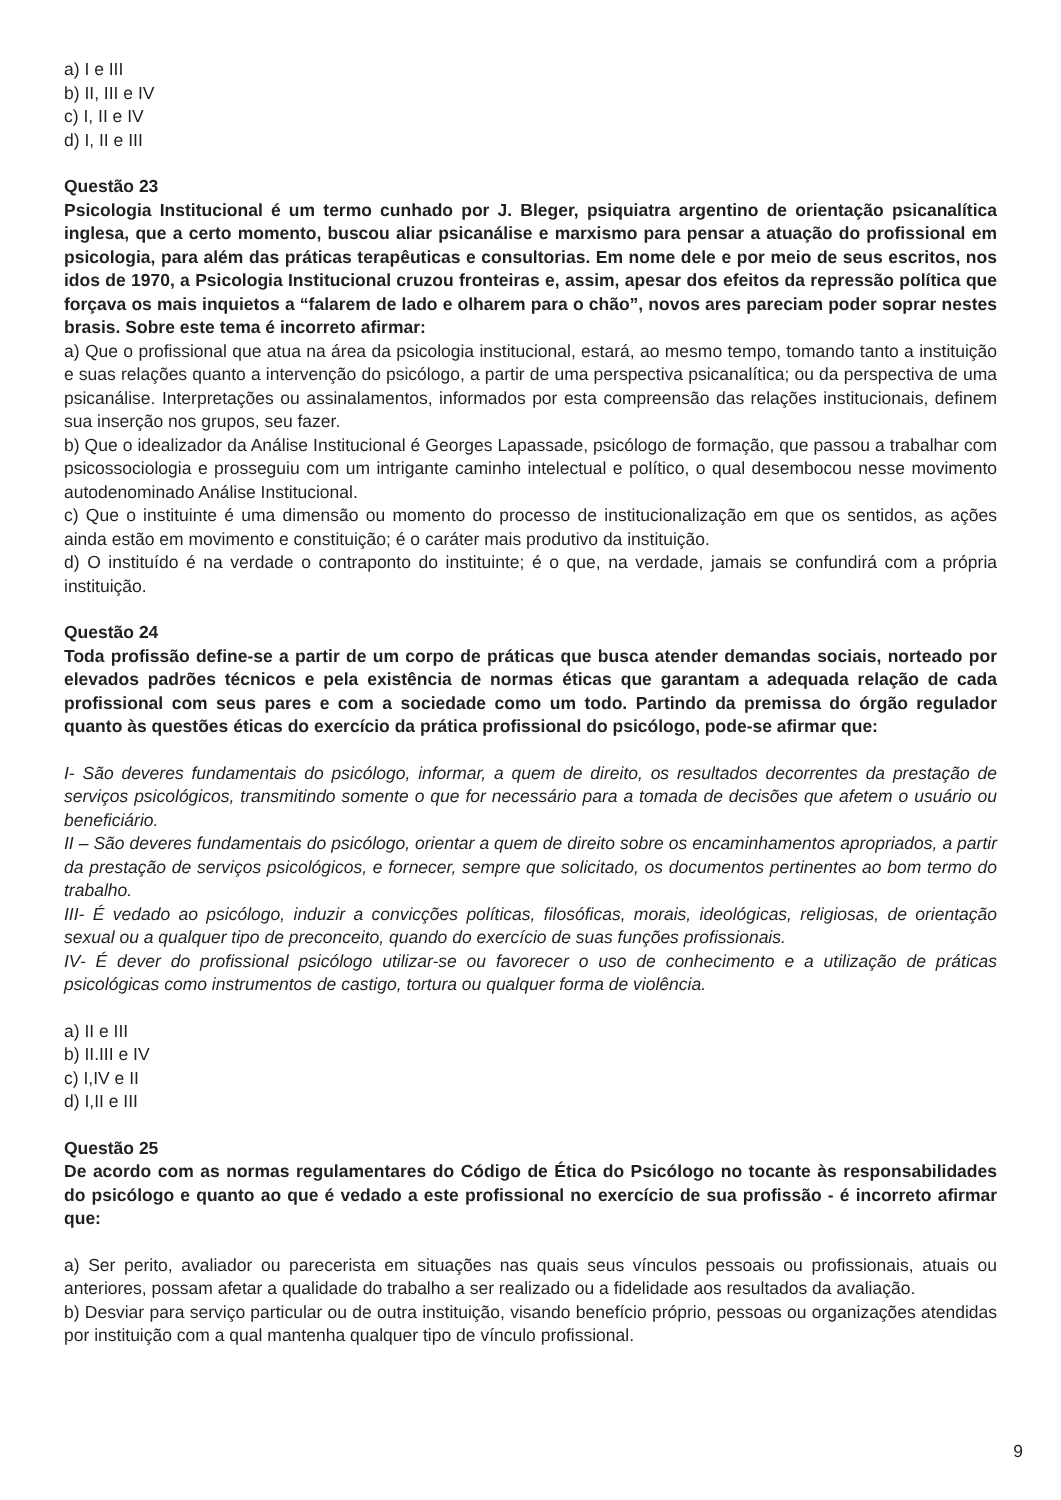a) I e III
b) II, III e IV
c) I, II e IV
d) I, II e III
Questão 23
Psicologia Institucional é um termo cunhado por J. Bleger, psiquiatra argentino de orientação psicanalítica inglesa, que a certo momento, buscou aliar psicanálise e marxismo para pensar a atuação do profissional em psicologia, para além das práticas terapêuticas e consultorias. Em nome dele e por meio de seus escritos, nos idos de 1970, a Psicologia Institucional cruzou fronteiras e, assim, apesar dos efeitos da repressão política que forçava os mais inquietos a “falarem de lado e olharem para o chão”, novos ares pareciam poder soprar nestes brasis. Sobre este tema é incorreto afirmar:
a) Que o profissional que atua na área da psicologia institucional, estará, ao mesmo tempo, tomando tanto a instituição e suas relações quanto a intervenção do psicólogo, a partir de uma perspectiva psicanalítica; ou da perspectiva de uma psicanálise. Interpretações ou assinalamentos, informados por esta compreensão das relações institucionais, definem sua inserção nos grupos, seu fazer.
b) Que o idealizador da Análise Institucional é Georges Lapassade, psicólogo de formação, que passou a trabalhar com psicossociologia e prosseguiu com um intrigante caminho intelectual e político, o qual desembocou nesse movimento autodenominado Análise Institucional.
c) Que o instituinte é uma dimensão ou momento do processo de institucionalização em que os sentidos, as ações ainda estão em movimento e constituição; é o caráter mais produtivo da instituição.
d) O instituído é na verdade o contraponto do instituinte; é o que, na verdade, jamais se confundirá com a própria instituição.
Questão 24
Toda profissão define-se a partir de um corpo de práticas que busca atender demandas sociais, norteado por elevados padrões técnicos e pela existência de normas éticas que garantam a adequada relação de cada profissional com seus pares e com a sociedade como um todo. Partindo da premissa do órgão regulador quanto às questões éticas do exercício da prática profissional do psicólogo, pode-se afirmar que:
I- São deveres fundamentais do psicólogo, informar, a quem de direito, os resultados decorrentes da prestação de serviços psicológicos, transmitindo somente o que for necessário para a tomada de decisões que afetem o usuário ou beneficiário.
II – São deveres fundamentais do psicólogo, orientar a quem de direito sobre os encaminhamentos apropriados, a partir da prestação de serviços psicológicos, e fornecer, sempre que solicitado, os documentos pertinentes ao bom termo do trabalho.
III- É vedado ao psicólogo, induzir a convicções políticas, filosóficas, morais, ideológicas, religiosas, de orientação sexual ou a qualquer tipo de preconceito, quando do exercício de suas funções profissionais.
IV- É dever do profissional psicólogo utilizar-se ou favorecer o uso de conhecimento e a utilização de práticas psicológicas como instrumentos de castigo, tortura ou qualquer forma de violência.
a) II e III
b) II.III e IV
c) I,IV e II
d) I,II e III
Questão 25
De acordo com as normas regulamentares do Código de Ética do Psicólogo no tocante às responsabilidades do psicólogo e quanto ao que é vedado a este profissional no exercício de sua profissão - é incorreto afirmar que:
a) Ser perito, avaliador ou parecerista em situações nas quais seus vínculos pessoais ou profissionais, atuais ou anteriores, possam afetar a qualidade do trabalho a ser realizado ou a fidelidade aos resultados da avaliação.
b) Desviar para serviço particular ou de outra instituição, visando benefício próprio, pessoas ou organizações atendidas por instituição com a qual mantenha qualquer tipo de vínculo profissional.
9